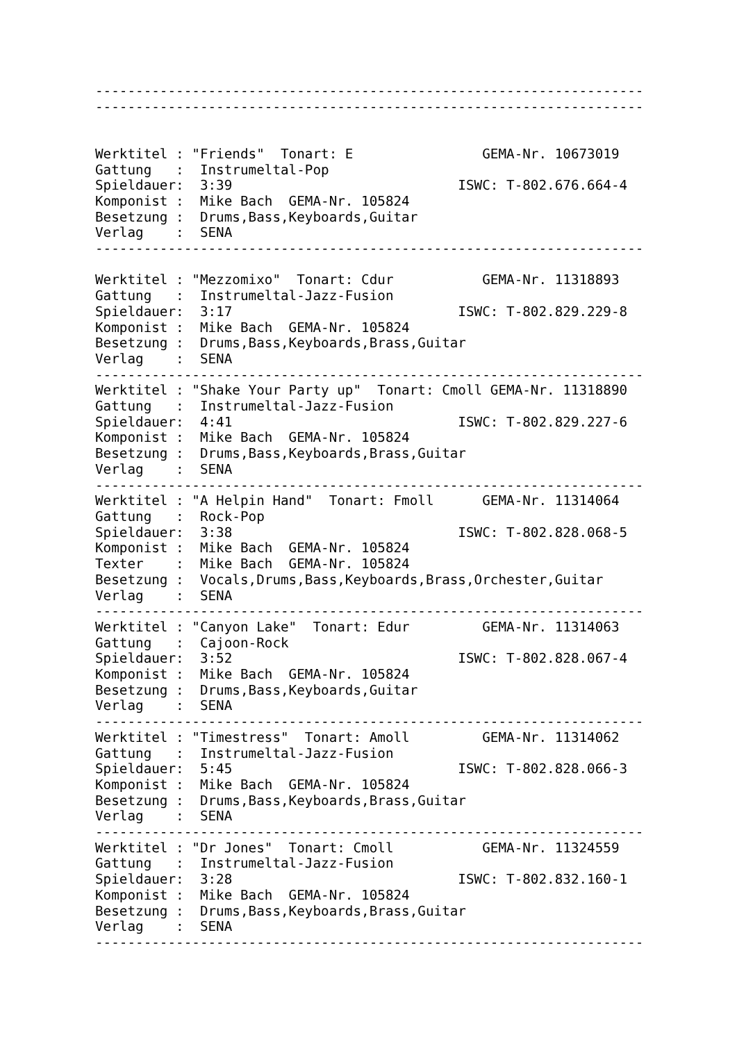--------------------------------------------------------------------
--------------------------------------------------------------------


Werktitel : "Friends"  Tonart: E                GEMA-Nr. 10673019
Gattung   :  Instrumeltal-Pop
Spieldauer:  3:39                            ISWC: T-802.676.664-4
Komponist :  Mike Bach  GEMA-Nr. 105824
Besetzung :  Drums,Bass,Keyboards,Guitar
Verlag    :  SENA
--------------------------------------------------------------------

Werktitel : "Mezzomixo"  Tonart: Cdur           GEMA-Nr. 11318893
Gattung   :  Instrumeltal-Jazz-Fusion
Spieldauer:  3:17                            ISWC: T-802.829.229-8
Komponist :  Mike Bach  GEMA-Nr. 105824
Besetzung :  Drums,Bass,Keyboards,Brass,Guitar
Verlag    :  SENA
--------------------------------------------------------------------
Werktitel : "Shake Your Party up"  Tonart: Cmoll GEMA-Nr. 11318890
Gattung   :  Instrumeltal-Jazz-Fusion
Spieldauer:  4:41                            ISWC: T-802.829.227-6
Komponist :  Mike Bach  GEMA-Nr. 105824
Besetzung :  Drums,Bass,Keyboards,Brass,Guitar
Verlag    :  SENA
--------------------------------------------------------------------
Werktitel : "A Helpin Hand"  Tonart: Fmoll      GEMA-Nr. 11314064
Gattung   :  Rock-Pop
Spieldauer:  3:38                            ISWC: T-802.828.068-5
Komponist :  Mike Bach  GEMA-Nr. 105824
Texter    :  Mike Bach  GEMA-Nr. 105824
Besetzung :  Vocals,Drums,Bass,Keyboards,Brass,Orchester,Guitar
Verlag    :  SENA
--------------------------------------------------------------------
Werktitel : "Canyon Lake"  Tonart: Edur         GEMA-Nr. 11314063
Gattung   :  Cajoon-Rock
Spieldauer:  3:52                            ISWC: T-802.828.067-4
Komponist :  Mike Bach  GEMA-Nr. 105824
Besetzung :  Drums,Bass,Keyboards,Guitar
Verlag    :  SENA
--------------------------------------------------------------------
Werktitel : "Timestress"  Tonart: Amoll         GEMA-Nr. 11314062
Gattung   :  Instrumeltal-Jazz-Fusion
Spieldauer:  5:45                            ISWC: T-802.828.066-3
Komponist :  Mike Bach  GEMA-Nr. 105824
Besetzung :  Drums,Bass,Keyboards,Brass,Guitar
Verlag    :  SENA
--------------------------------------------------------------------
Werktitel : "Dr Jones"  Tonart: Cmoll           GEMA-Nr. 11324559
Gattung   :  Instrumeltal-Jazz-Fusion
Spieldauer:  3:28                            ISWC: T-802.832.160-1
Komponist :  Mike Bach  GEMA-Nr. 105824
Besetzung :  Drums,Bass,Keyboards,Brass,Guitar
Verlag    :  SENA
--------------------------------------------------------------------